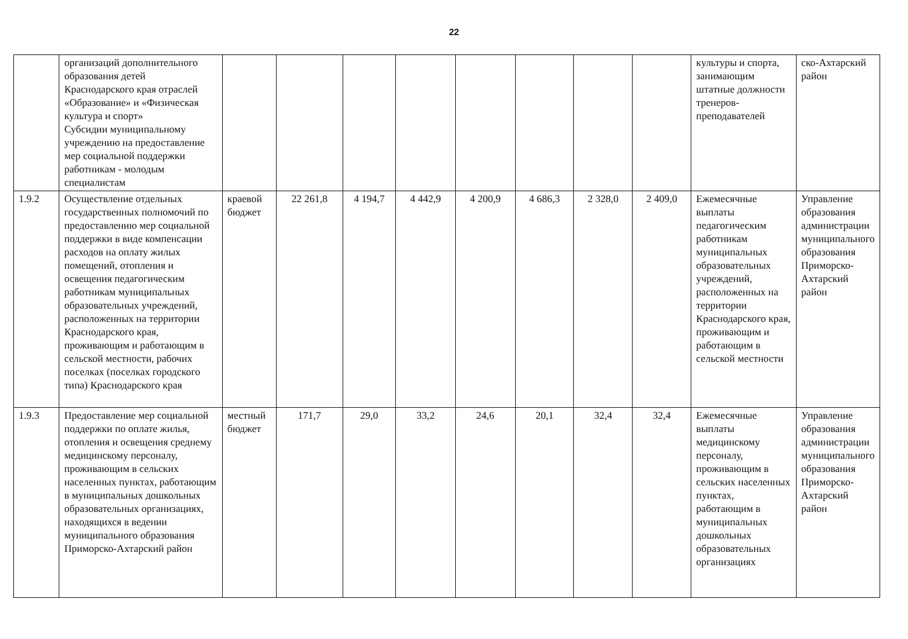22
| | организаций дополнительного образования детей Краснодарского края отраслей «Образование» и «Физическая культура и спорт» Субсидии муниципальному учреждению на предоставление мер социальной поддержки работникам - молодым специалистам | | | | | | | | | культуры и спорта, занимающим штатные должности тренеров-преподавателей | ско-Ахтарский район |
| 1.9.2 | Осуществление отдельных государственных полномочий по предоставлению мер социальной поддержки в виде компенсации расходов на оплату жилых помещений, отопления и освещения педагогическим работникам муниципальных образовательных учреждений, расположенных на территории Краснодарского края, проживающим и работающим в сельской местности, рабочих поселках (поселках городского типа) Краснодарского края | краевой бюджет | 22 261,8 | 4 194,7 | 4 442,9 | 4 200,9 | 4 686,3 | 2 328,0 | 2 409,0 | Ежемесячные выплаты педагогическим работникам муниципальных образовательных учреждений, расположенных на территории Краснодарского края, проживающим и работающим в сельской местности | Управление образования администрации муниципального образования Приморско-Ахтарский район |
| 1.9.3 | Предоставление мер социальной поддержки по оплате жилья, отопления и освещения среднему медицинскому персоналу, проживающим в сельских населенных пунктах, работающим в муниципальных дошкольных образовательных организациях, находящихся в ведении муниципального образования Приморско-Ахтарский район | местный бюджет | 171,7 | 29,0 | 33,2 | 24,6 | 20,1 | 32,4 | 32,4 | Ежемесячные выплаты медицинскому персоналу, проживающим в сельских населенных пунктах, работающим в муниципальных дошкольных образовательных организациях | Управление образования администрации муниципального образования Приморско-Ахтарский район |